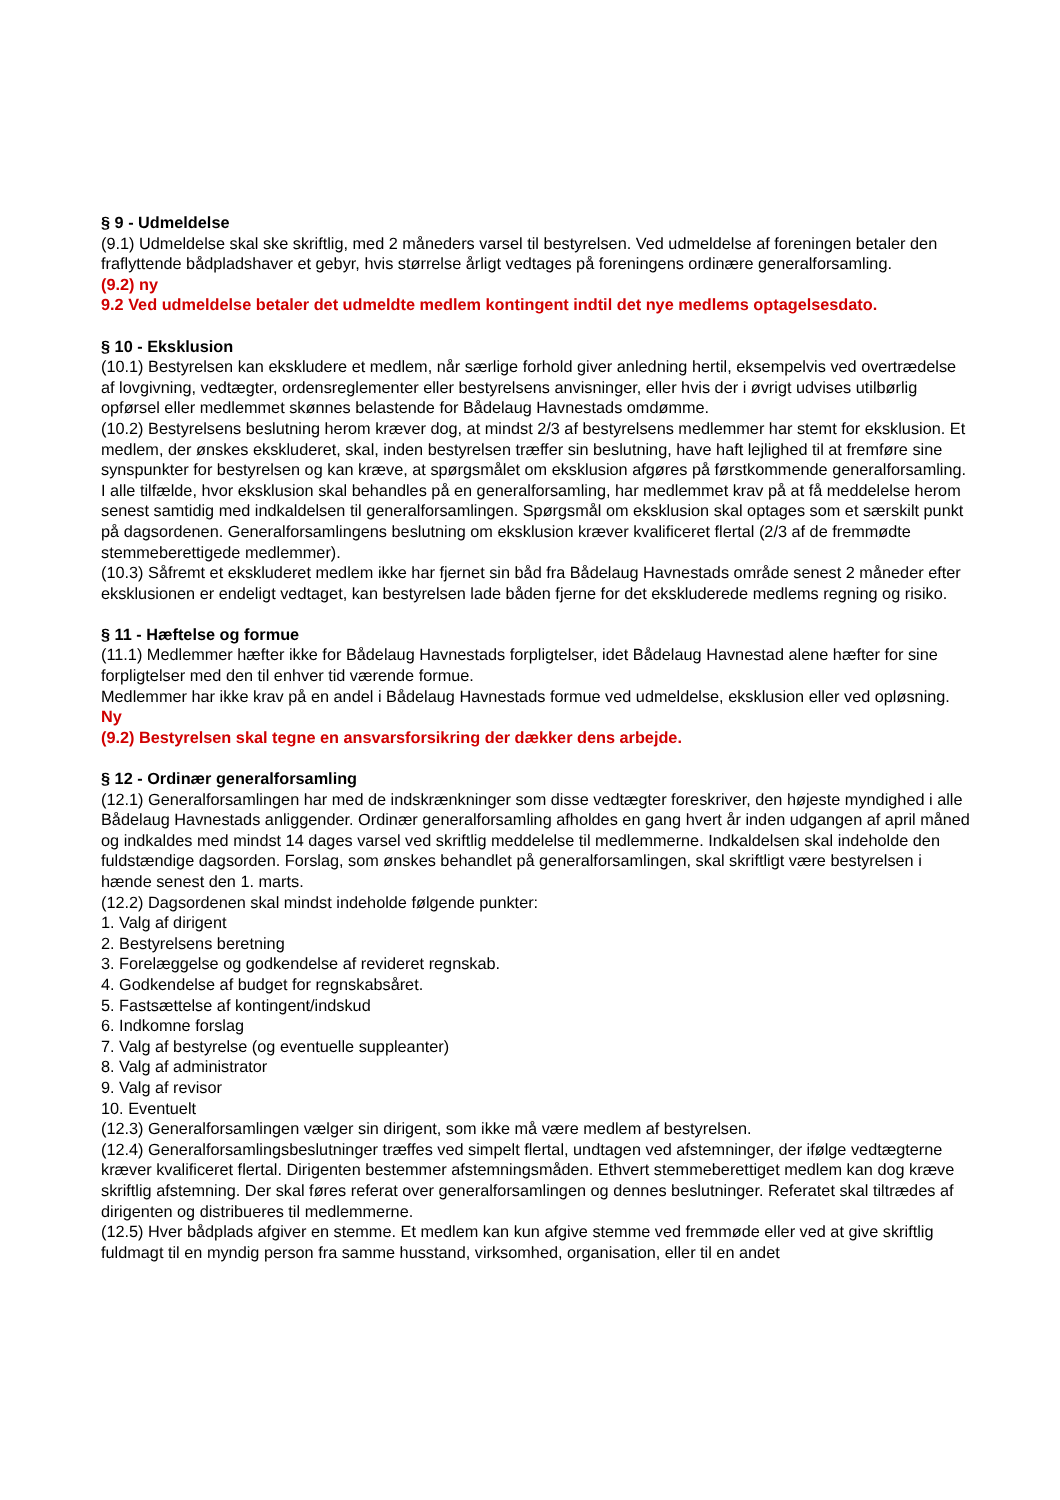§ 9 - Udmeldelse
(9.1) Udmeldelse skal ske skriftlig, med 2 måneders varsel til bestyrelsen. Ved udmeldelse af foreningen betaler den fraflyttende bådpladshaver et gebyr, hvis størrelse årligt vedtages på foreningens ordinære generalforsamling.
(9.2) ny
9.2 Ved udmeldelse betaler det udmeldte medlem kontingent indtil det nye medlems optagelsesdato.
§ 10 - Eksklusion
(10.1) Bestyrelsen kan ekskludere et medlem, når særlige forhold giver anledning hertil, eksempelvis ved overtrædelse af lovgivning, vedtægter, ordensreglementer eller bestyrelsens anvisninger, eller hvis der i øvrigt udvises utilbørlig opførsel eller medlemmet skønnes belastende for Bådelaug Havnestads omdømme.
(10.2) Bestyrelsens beslutning herom kræver dog, at mindst 2/3 af bestyrelsens medlemmer har stemt for eksklusion. Et medlem, der ønskes ekskluderet, skal, inden bestyrelsen træffer sin beslutning, have haft lejlighed til at fremføre sine synspunkter for bestyrelsen og kan kræve, at spørgsmålet om eksklusion afgøres på førstkommende generalforsamling. I alle tilfælde, hvor eksklusion skal behandles på en generalforsamling, har medlemmet krav på at få meddelelse herom senest samtidig med indkaldelsen til generalforsamlingen. Spørgsmål om eksklusion skal optages som et særskilt punkt på dagsordenen. Generalforsamlingens beslutning om eksklusion kræver kvalificeret flertal (2/3 af de fremmødte stemmeberettigede medlemmer).
(10.3) Såfremt et ekskluderet medlem ikke har fjernet sin båd fra Bådelaug Havnestads område senest 2 måneder efter eksklusionen er endeligt vedtaget, kan bestyrelsen lade båden fjerne for det ekskluderede medlems regning og risiko.
§ 11 - Hæftelse og formue
(11.1) Medlemmer hæfter ikke for Bådelaug Havnestads forpligtelser, idet Bådelaug Havnestad alene hæfter for sine forpligtelser med den til enhver tid værende formue.
Medlemmer har ikke krav på en andel i Bådelaug Havnestads formue ved udmeldelse, eksklusion eller ved opløsning.
Ny
(9.2) Bestyrelsen skal tegne en ansvarsforsikring der dækker dens arbejde.
§ 12 - Ordinær generalforsamling
(12.1) Generalforsamlingen har med de indskrænkninger som disse vedtægter foreskriver, den højeste myndighed i alle Bådelaug Havnestads anliggender. Ordinær generalforsamling afholdes en gang hvert år inden udgangen af april måned og indkaldes med mindst 14 dages varsel ved skriftlig meddelelse til medlemmerne. Indkaldelsen skal indeholde den fuldstændige dagsorden. Forslag, som ønskes behandlet på generalforsamlingen, skal skriftligt være bestyrelsen i hænde senest den 1. marts.
(12.2) Dagsordenen skal mindst indeholde følgende punkter:
1. Valg af dirigent
2. Bestyrelsens beretning
3. Forelæggelse og godkendelse af revideret regnskab.
4. Godkendelse af budget for regnskabsåret.
5. Fastsættelse af kontingent/indskud
6. Indkomne forslag
7. Valg af bestyrelse (og eventuelle suppleanter)
8. Valg af administrator
9. Valg af revisor
10. Eventuelt
(12.3) Generalforsamlingen vælger sin dirigent, som ikke må være medlem af bestyrelsen.
(12.4) Generalforsamlingsbeslutninger træffes ved simpelt flertal, undtagen ved afstemninger, der ifølge vedtægterne kræver kvalificeret flertal. Dirigenten bestemmer afstemningsmåden. Ethvert stemmeberettiget medlem kan dog kræve skriftlig afstemning. Der skal føres referat over generalforsamlingen og dennes beslutninger. Referatet skal tiltrædes af dirigenten og distribueres til medlemmerne.
(12.5) Hver bådplads afgiver en stemme. Et medlem kan kun afgive stemme ved fremmøde eller ved at give skriftlig fuldmagt til en myndig person fra samme husstand, virksomhed, organisation, eller til en andet